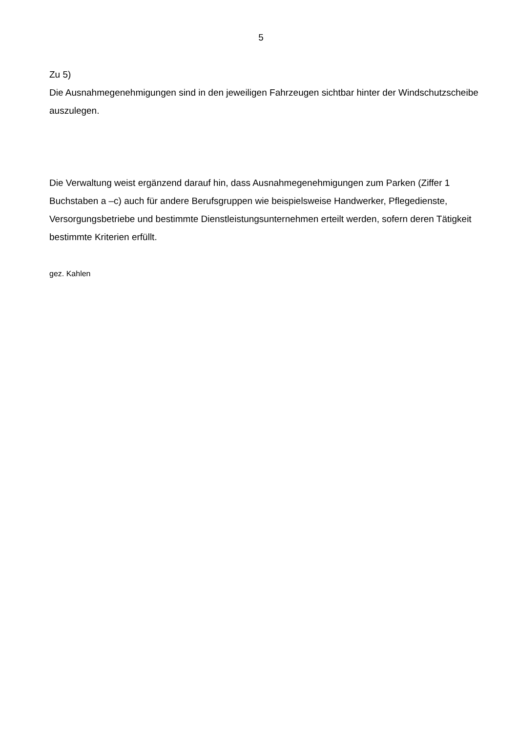5
Zu 5)
Die Ausnahmegenehmigungen sind in den jeweiligen Fahrzeugen sichtbar hinter der Windschutzscheibe auszulegen.
Die Verwaltung weist ergänzend darauf hin, dass Ausnahmegenehmigungen zum Parken (Ziffer 1 Buchstaben a –c) auch für andere Berufsgruppen wie beispielsweise Handwerker, Pflegedienste, Versorgungsbetriebe und bestimmte Dienstleistungsunternehmen erteilt werden, sofern deren Tätigkeit bestimmte Kriterien erfüllt.
gez. Kahlen